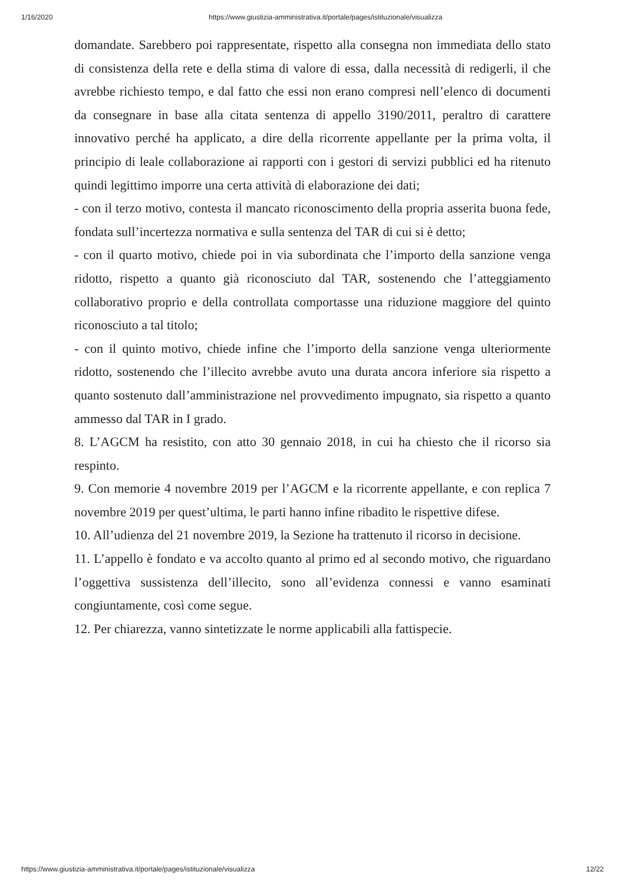1/16/2020 https://www.giustizia-amministrativa.it/portale/pages/istituzionale/visualizza
domandate. Sarebbero poi rappresentate, rispetto alla consegna non immediata dello stato di consistenza della rete e della stima di valore di essa, dalla necessità di redigerli, il che avrebbe richiesto tempo, e dal fatto che essi non erano compresi nell’elenco di documenti da consegnare in base alla citata sentenza di appello 3190/2011, peraltro di carattere innovativo perché ha applicato, a dire della ricorrente appellante per la prima volta, il principio di leale collaborazione ai rapporti con i gestori di servizi pubblici ed ha ritenuto quindi legittimo imporre una certa attività di elaborazione dei dati;
- con il terzo motivo, contesta il mancato riconoscimento della propria asserita buona fede, fondata sull’incertezza normativa e sulla sentenza del TAR di cui si è detto;
- con il quarto motivo, chiede poi in via subordinata che l’importo della sanzione venga ridotto, rispetto a quanto già riconosciuto dal TAR, sostenendo che l’atteggiamento collaborativo proprio e della controllata comportasse una riduzione maggiore del quinto riconosciuto a tal titolo;
- con il quinto motivo, chiede infine che l’importo della sanzione venga ulteriormente ridotto, sostenendo che l’illecito avrebbe avuto una durata ancora inferiore sia rispetto a quanto sostenuto dall’amministrazione nel provvedimento impugnato, sia rispetto a quanto ammesso dal TAR in I grado.
8. L’AGCM ha resistito, con atto 30 gennaio 2018, in cui ha chiesto che il ricorso sia respinto.
9. Con memorie 4 novembre 2019 per l’AGCM e la ricorrente appellante, e con replica 7 novembre 2019 per quest’ultima, le parti hanno infine ribadito le rispettive difese.
10. All’udienza del 21 novembre 2019, la Sezione ha trattenuto il ricorso in decisione.
11. L’appello è fondato e va accolto quanto al primo ed al secondo motivo, che riguardano l’oggettiva sussistenza dell’illecito, sono all’evidenza connessi e vanno esaminati congiuntamente, così come segue.
12. Per chiarezza, vanno sintetizzate le norme applicabili alla fattispecie.
https://www.giustizia-amministrativa.it/portale/pages/istituzionale/visualizza 12/22